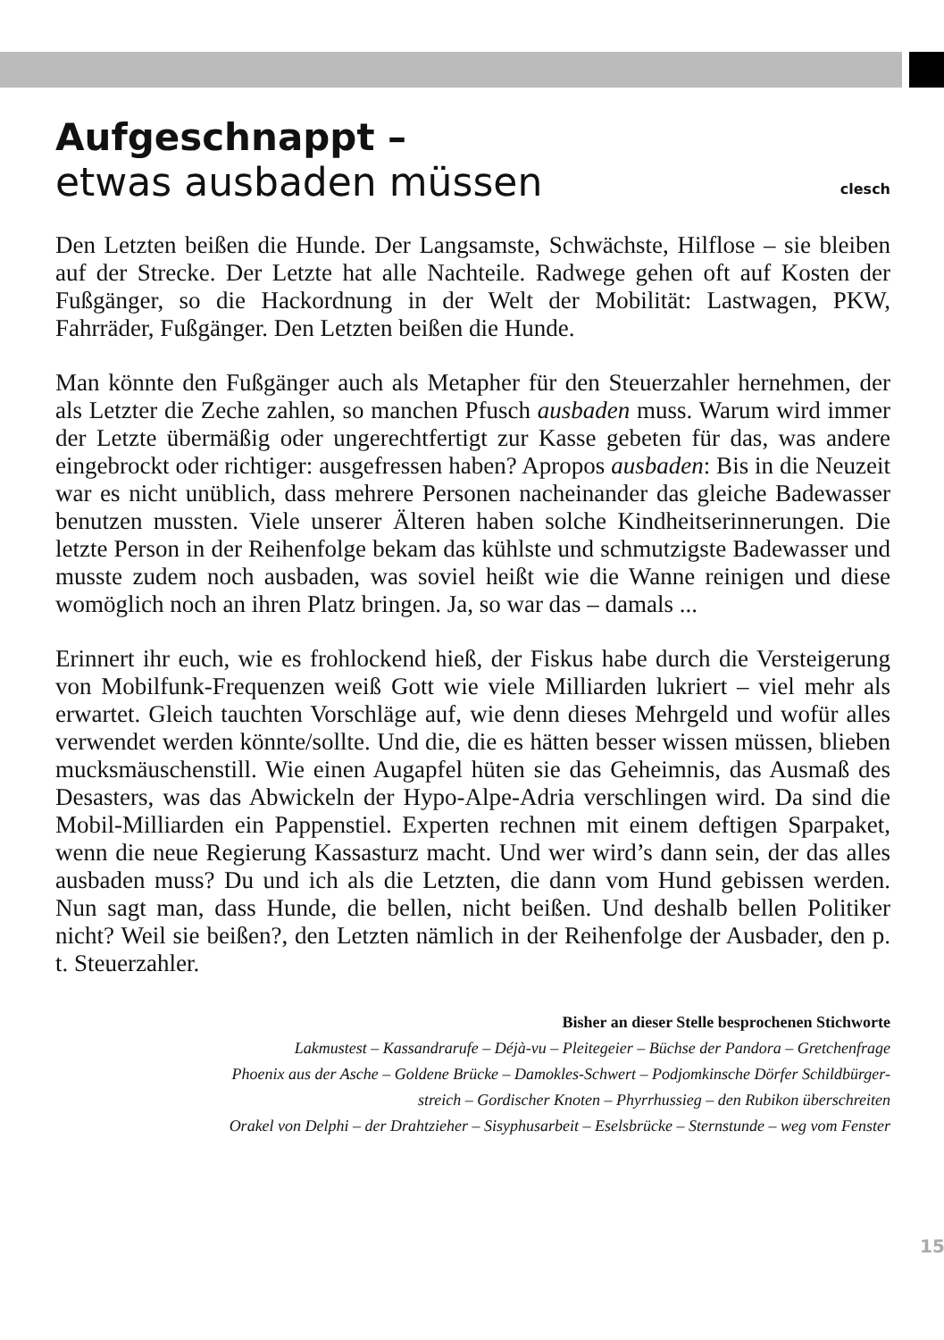Aufgeschnappt –
etwas ausbaden müssen clesch
Den Letzten beißen die Hunde. Der Langsamste, Schwächste, Hilflose – sie bleiben auf der Strecke. Der Letzte hat alle Nachteile. Radwege gehen oft auf Kosten der Fußgänger, so die Hackordnung in der Welt der Mobilität: Lastwagen, PKW, Fahrräder, Fußgänger. Den Letzten beißen die Hunde.
Man könnte den Fußgänger auch als Metapher für den Steuerzahler hernehmen, der als Letzter die Zeche zahlen, so manchen Pfusch ausbaden muss. Warum wird immer der Letzte übermäßig oder ungerechtfertigt zur Kasse gebeten für das, was andere eingebrockt oder richtiger: ausgefressen haben? Apropos ausbaden: Bis in die Neuzeit war es nicht unüblich, dass mehrere Personen nacheinander das gleiche Badewasser benutzen mussten. Viele unserer Älteren haben solche Kindheitserinnerungen. Die letzte Person in der Reihenfolge bekam das kühlste und schmutzigste Badewasser und musste zudem noch ausbaden, was soviel heißt wie die Wanne reinigen und diese womöglich noch an ihren Platz bringen. Ja, so war das – damals ...
Erinnert ihr euch, wie es frohlockend hieß, der Fiskus habe durch die Versteigerung von Mobilfunk-Frequenzen weiß Gott wie viele Milliarden lukriert – viel mehr als erwartet. Gleich tauchten Vorschläge auf, wie denn dieses Mehrgeld und wofür alles verwendet werden könnte/sollte. Und die, die es hätten besser wissen müssen, blieben mucksmäuschenstill. Wie einen Augapfel hüten sie das Geheimnis, das Ausmaß des Desasters, was das Abwickeln der Hypo-Alpe-Adria verschlingen wird. Da sind die Mobil-Milliarden ein Pappenstiel. Experten rechnen mit einem deftigen Sparpaket, wenn die neue Regierung Kassasturz macht. Und wer wird’s dann sein, der das alles ausbaden muss? Du und ich als die Letzten, die dann vom Hund gebissen werden. Nun sagt man, dass Hunde, die bellen, nicht beißen. Und deshalb bellen Politiker nicht? Weil sie beißen?, den Letzten nämlich in der Reihenfolge der Ausbader, den p. t. Steuerzahler.
Bisher an dieser Stelle besprochenen Stichworte
Lakmustest – Kassandrarufe – Déjà-vu – Pleitegeier – Büchse der Pandora – Gretchenfrage
Phoenix aus der Asche – Goldene Brücke – Damokles-Schwert – Podjomkinsche Dörfer Schildbürger-
streich – Gordischer Knoten – Phyrrhussieg – den Rubikon überschreiten
Orakel von Delphi – der Drahtzieher – Sisyphusarbeit – Eselsbrücke – Sternstunde – weg vom Fenster
15